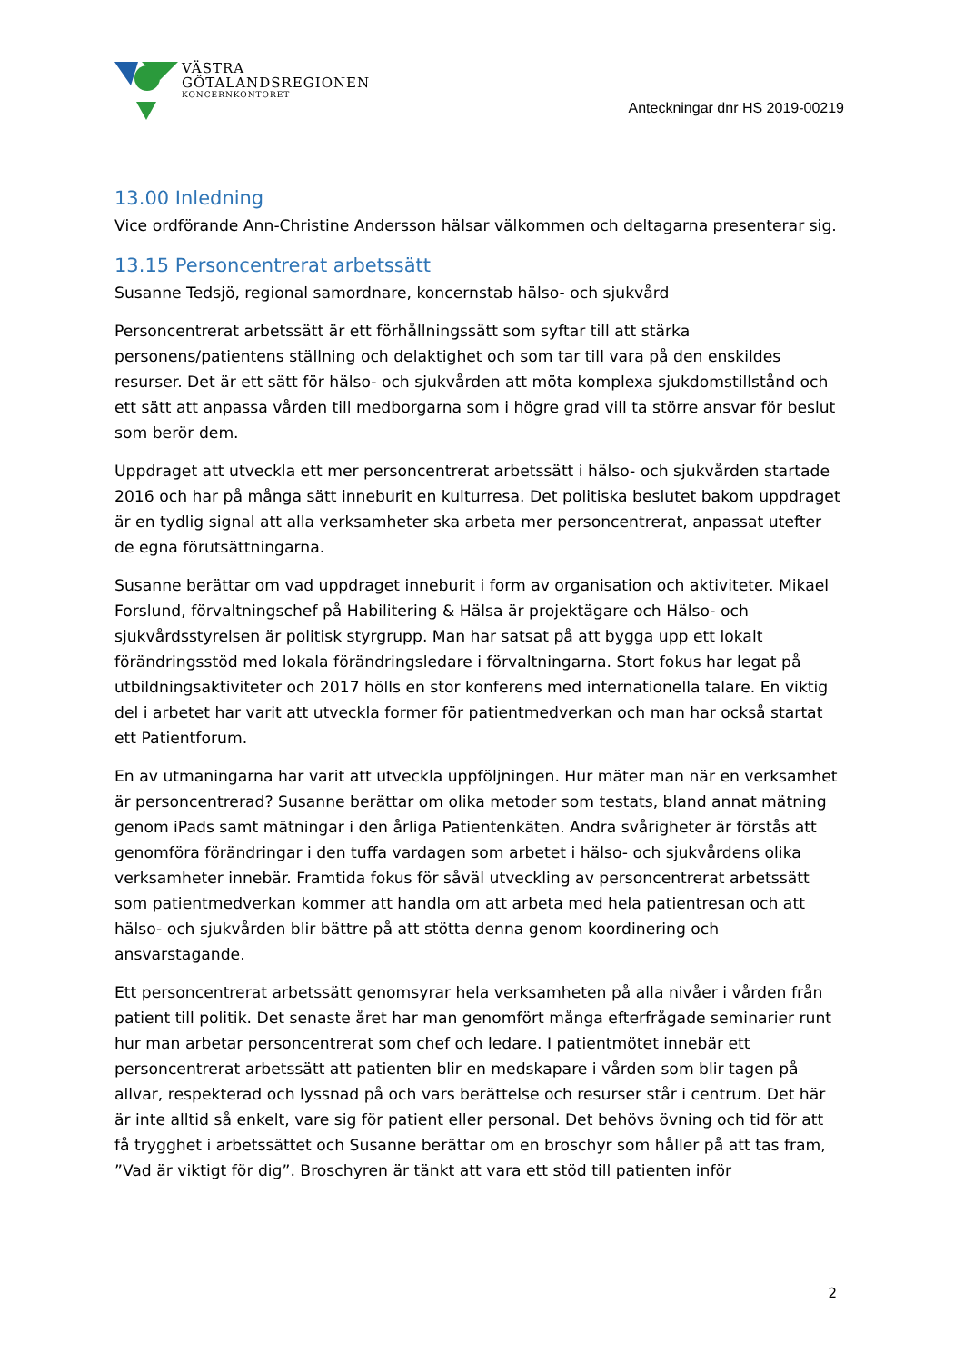VÄSTRA
GÖTALANDSREGIONEN
KONCERNKONTORET
Anteckningar dnr HS 2019-00219
13.00 Inledning
Vice ordförande Ann-Christine Andersson hälsar välkommen och deltagarna presenterar sig.
13.15 Personcentrerat arbetssätt
Susanne Tedsjö, regional samordnare, koncernstab hälso- och sjukvård
Personcentrerat arbetssätt är ett förhållningssätt som syftar till att stärka personens/patientens ställning och delaktighet och som tar till vara på den enskildes resurser. Det är ett sätt för hälso- och sjukvården att möta komplexa sjukdomstillstånd och ett sätt att anpassa vården till medborgarna som i högre grad vill ta större ansvar för beslut som berör dem.
Uppdraget att utveckla ett mer personcentrerat arbetssätt i hälso- och sjukvården startade 2016 och har på många sätt inneburit en kulturresa. Det politiska beslutet bakom uppdraget är en tydlig signal att alla verksamheter ska arbeta mer personcentrerat, anpassat utefter de egna förutsättningarna.
Susanne berättar om vad uppdraget inneburit i form av organisation och aktiviteter. Mikael Forslund, förvaltningschef på Habilitering & Hälsa är projektägare och Hälso- och sjukvårdsstyrelsen är politisk styrgrupp. Man har satsat på att bygga upp ett lokalt förändringsstöd med lokala förändringsledare i förvaltningarna. Stort fokus har legat på utbildningsaktiviteter och 2017 hölls en stor konferens med internationella talare. En viktig del i arbetet har varit att utveckla former för patientmedverkan och man har också startat ett Patientforum.
En av utmaningarna har varit att utveckla uppföljningen. Hur mäter man när en verksamhet är personcentrerad? Susanne berättar om olika metoder som testats, bland annat mätning genom iPads samt mätningar i den årliga Patientenkäten. Andra svårigheter är förstås att genomföra förändringar i den tuffa vardagen som arbetet i hälso- och sjukvårdens olika verksamheter innebär. Framtida fokus för såväl utveckling av personcentrerat arbetssätt som patientmedverkan kommer att handla om att arbeta med hela patientresan och att hälso- och sjukvården blir bättre på att stötta denna genom koordinering och ansvarstagande.
Ett personcentrerat arbetssätt genomsyrar hela verksamheten på alla nivåer i vården från patient till politik. Det senaste året har man genomfört många efterfrågade seminarier runt hur man arbetar personcentrerat som chef och ledare. I patientmötet innebär ett personcentrerat arbetssätt att patienten blir en medskapare i vården som blir tagen på allvar, respekterad och lyssnad på och vars berättelse och resurser står i centrum. Det här är inte alltid så enkelt, vare sig för patient eller personal. Det behövs övning och tid för att få trygghet i arbetssättet och Susanne berättar om en broschyr som håller på att tas fram, ”Vad är viktigt för dig”. Broschyren är tänkt att vara ett stöd till patienten inför
2